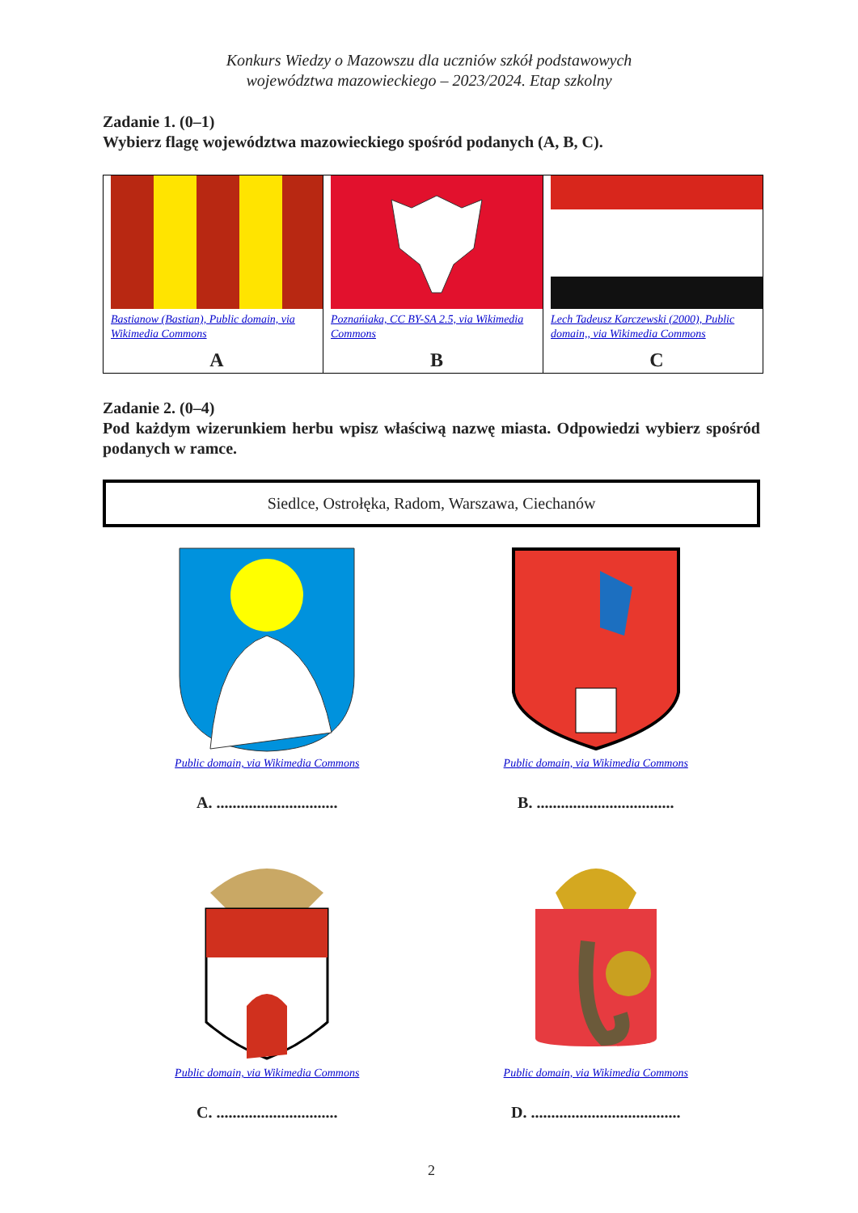Konkurs Wiedzy o Mazowszu dla uczniów szkół podstawowych
województwa mazowieckiego – 2023/2024. Etap szkolny
Zadanie 1. (0–1)
Wybierz flagę województwa mazowieckiego spośród podanych (A, B, C).
| Bastianow (Bastian), Public domain, via Wikimedia Commons A | Poznańiaka, CC BY-SA 2.5, via Wikimedia Commons B | Lech Tadeusz Karczewski (2000), Public domain,, via Wikimedia Commons C |
Zadanie 2. (0–4)
Pod każdym wizerunkiem herbu wpisz właściwą nazwę miasta. Odpowiedzi wybierz spośród podanych w ramce.
Siedlce, Ostrołęka, Radom, Warszawa, Ciechanów
Public domain, via Wikimedia Commons
A. ..............................
Public domain, via Wikimedia Commons
B. ..................................
Public domain, via Wikimedia Commons
C. ..............................
Public domain, via Wikimedia Commons
D. .....................................
2